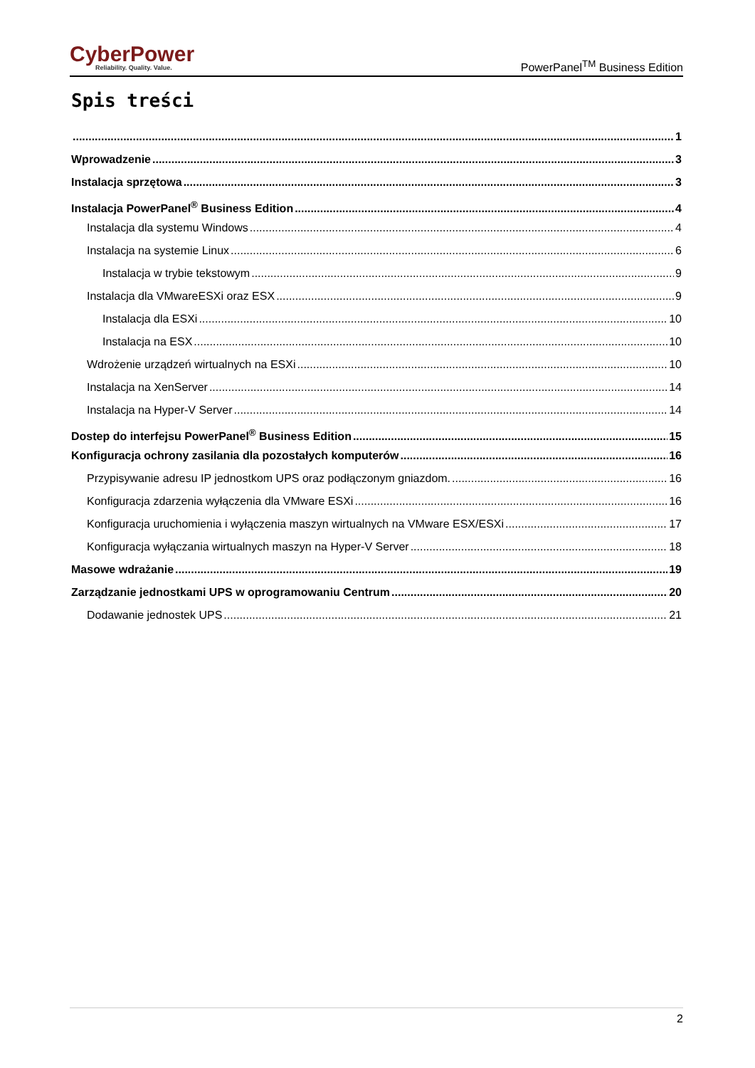CyberPower
Reliability. Quality. Value.
PowerPanel<sup>TM</sup> Business Edition
Spis treści
1
Wprowadzenie 3
Instalacja sprzętowa 3
Instalacja PowerPanel<sup>®</sup> Business Edition 4
Instalacja dla systemu Windows 4
Instalacja na systemie Linux 6
Instalacja w trybie tekstowym 9
Instalacja dla VMwareESXi oraz ESX 9
Instalacja dla ESXi 10
Instalacja na ESX 10
Wdrożenie urządzeń wirtualnych na ESXi 10
Instalacja na XenServer 14
Instalacja na Hyper-V Server 14
Dostep do interfejsu PowerPanel<sup>®</sup> Business Edition 15
Konfiguracja ochrony zasilania dla pozostałych komputerów 16
Przypisywanie adresu IP jednostkom UPS oraz podłączonym gniazdom. 16
Konfiguracja zdarzenia wyłączenia dla VMware ESXi 16
Konfiguracja uruchomienia i wyłączenia maszyn wirtualnych na VMware ESX/ESXi 17
Konfiguracja wyłączania wirtualnych maszyn na Hyper-V Server 18
Masowe wdrażanie 19
Zarządzanie jednostkami UPS w oprogramowaniu Centrum 20
Dodawanie jednostek UPS 21
2